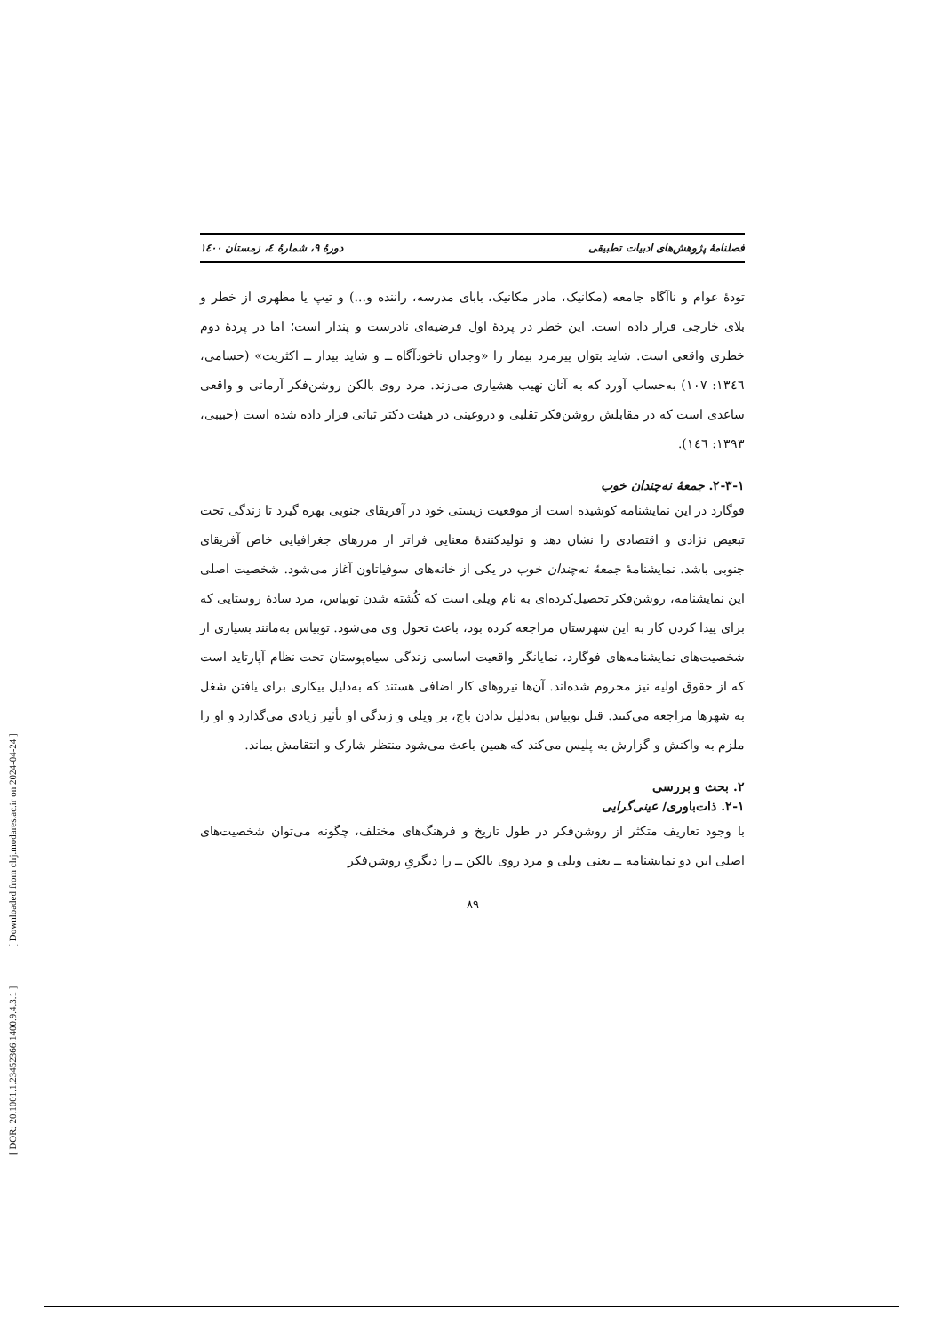[ DOR: 20.1001.1.23452366.1400.9.4.3.1 ] [ Downloaded from clrj.modares.ac.ir on 2024-04-24 ]
فصلنامهٔ پژوهش‌های ادبیات تطبیقی دورهٔ ۹، شمارهٔ ٤، زمستان ١٤٠٠
تودهٔ عوام و ناآگاه جامعه (مکانیک، مادر مکانیک، بابای مدرسه، راننده و...) و تیپ یا مظهری از خطر و بلای خارجی قرار داده است. این خطر در پردهٔ اول فرضیه‌ای نادرست و پندار است؛ اما در پردهٔ دوم خطری واقعی است. شاید بتوان پیرمرد بیمار را «وجدان ناخودآگاه ــ و شاید بیدار ــ اکثریت» (حسامی، ١٣٤٦: ١٠٧) به‌حساب آورد که به آنان نهیب هشیاری می‌زند. مرد روی بالکن روشن‌فکر آرمانی و واقعی ساعدی است که در مقابلش روشن‌فکر تقلبی و دروغینی در هیئت دکتر ثباتی قرار داده شده است (حبیبی، ١٣٩٣: ١٤٦).
۲-۳-۱. جمعهٔ نه‌چندان خوب
فوگارد در این نمایشنامه کوشیده است از موقعیت زیستی خود در آفریقای جنوبی بهره گیرد تا زندگی تحت تبعیض نژادی و اقتصادی را نشان دهد و تولیدکنندهٔ معنایی فراتر از مرزهای جغرافیایی خاص آفریقای جنوبی باشد. نمایشنامهٔ جمعهٔ نه‌چندان خوب در یکی از خانه‌های سوفیاتاون آغاز می‌شود. شخصیت اصلی این نمایشنامه، روشن‌فکر تحصیل‌کرده‌ای به نام ویلی است که کُشته شدن توبیاس، مرد سادهٔ روستایی که برای پیدا کردن کار به این شهرستان مراجعه کرده بود، باعث تحول وی می‌شود. توبیاس به‌مانند بسیاری از شخصیت‌های نمایشنامه‌های فوگارد، نمایانگر واقعیت اساسی زندگی سیاه‌پوستان تحت نظام آپارتاید است که از حقوق اولیه نیز محروم شده‌اند. آن‌ها نیروهای کار اضافی هستند که به‌دلیل بیکاری برای یافتن شغل به شهرها مراجعه می‌کنند. قتل توبیاس به‌دلیل ندادن باج، بر ویلی و زندگی او تأثیر زیادی می‌گذارد و او را ملزم به واکنش و گزارش به پلیس می‌کند که همین باعث می‌شود منتظر شارک و انتقامش بماند.
۲. بحث و بررسی
۲-۱. ذات‌باوری/ عینی‌گرایی
با وجود تعاریف متکثر از روشن‌فکر در طول تاریخ و فرهنگ‌های مختلف، چگونه می‌توان شخصیت‌های اصلی این دو نمایشنامه ــ یعنی ویلی و مرد روی بالکن ــ را دیگریِ روشن‌فکر
۸۹